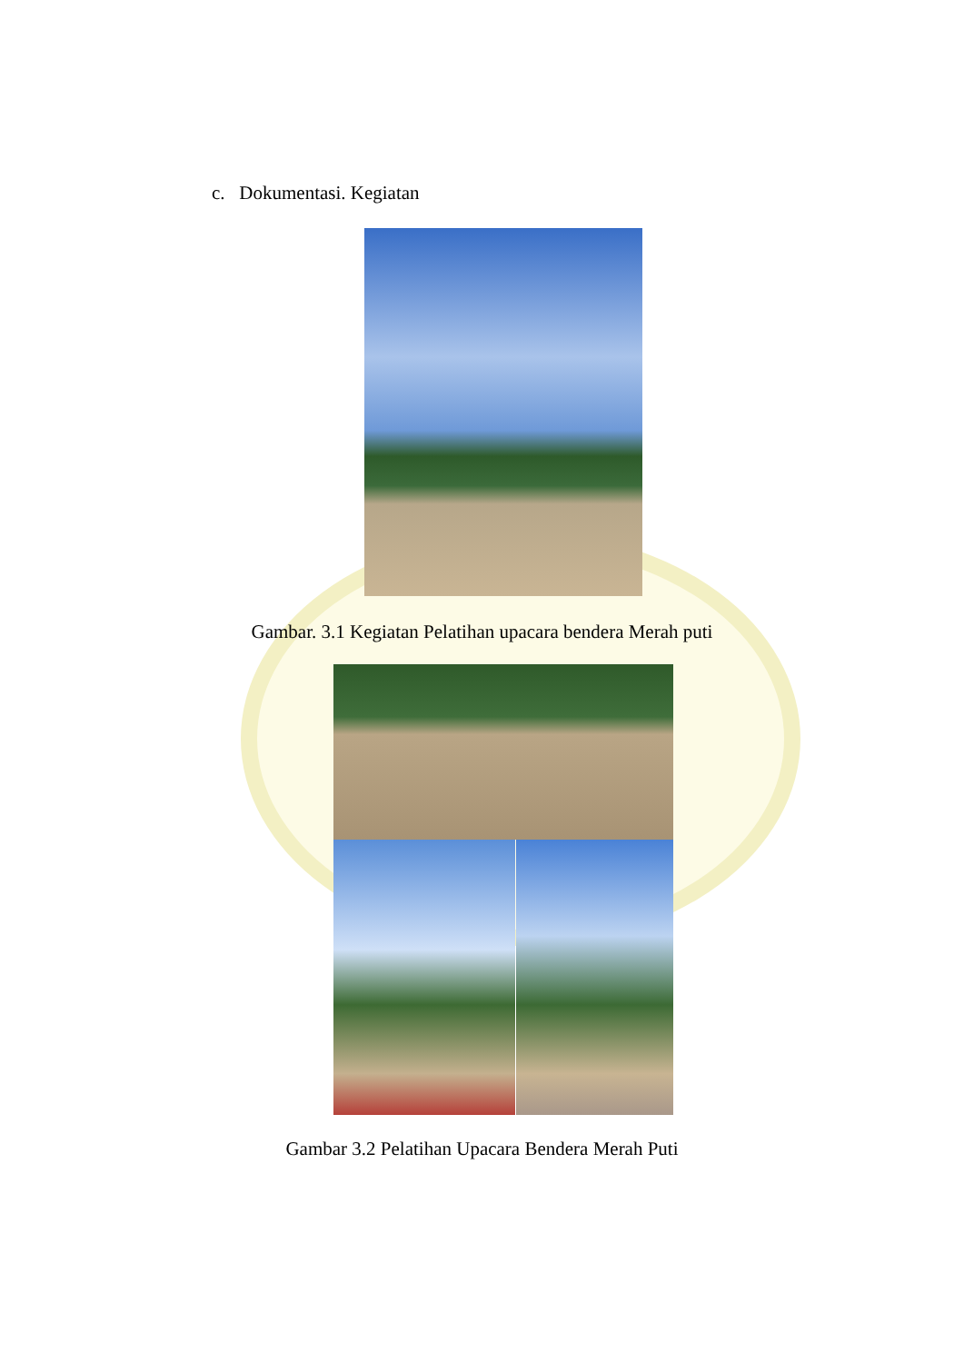c. Dokumentasi. Kegiatan
Gambar. 3.1 Kegiatan Pelatihan upacara bendera Merah puti
Gambar 3.2 Pelatihan Upacara Bendera Merah Puti